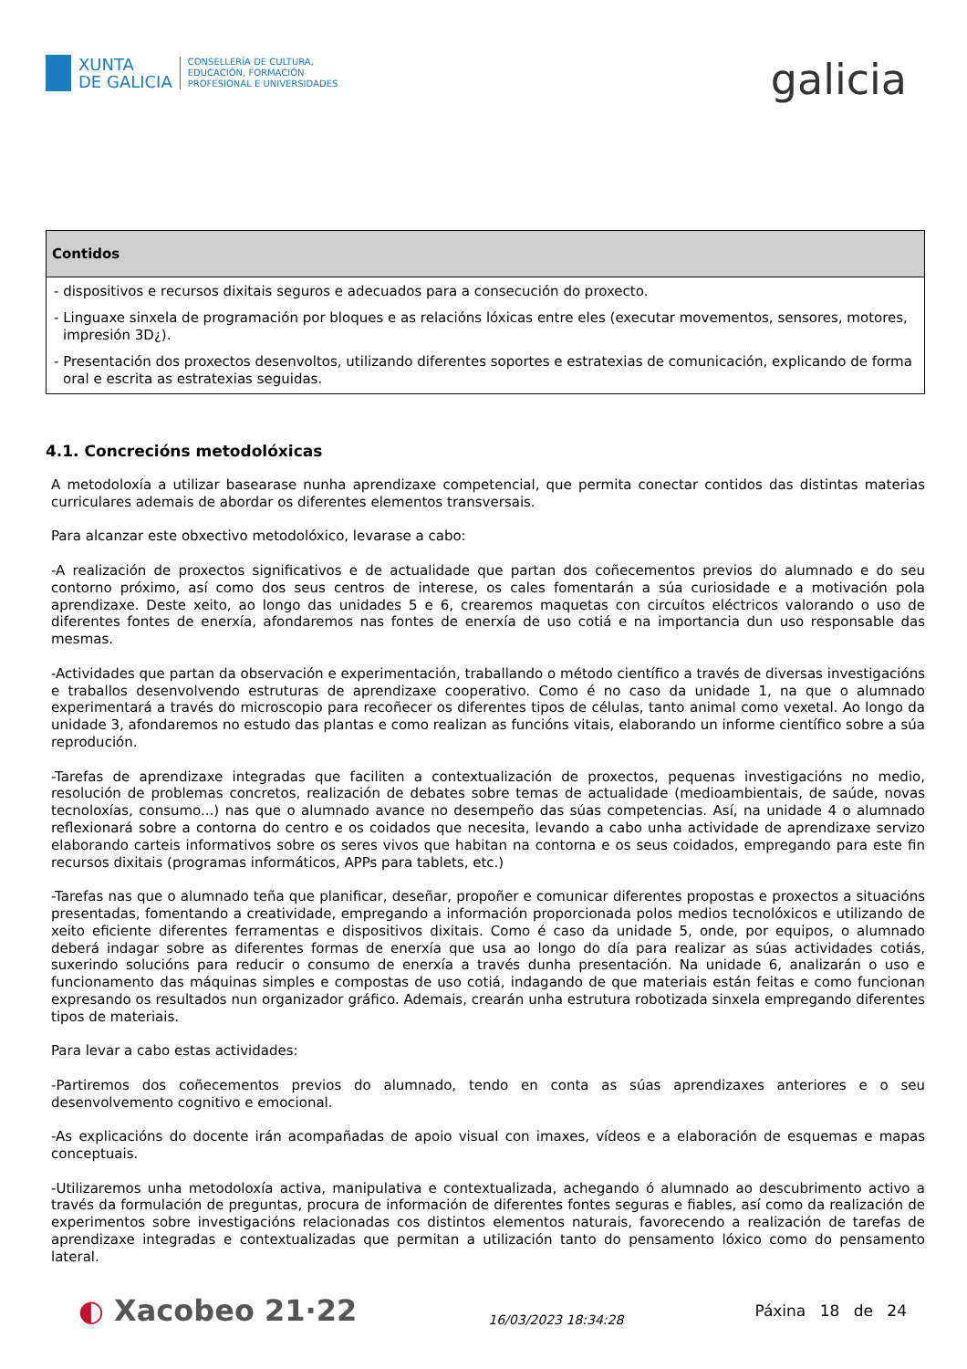XUNTA
DE GALICIA
CONSELLERÍA DE CULTURA,
EDUCACIÓN, FORMACIÓN
PROFESIONAL E UNIVERSIDADES
galicia
| Contidos |
| --- |
| - dispositivos e recursos dixitais seguros e adecuados para a consecución do proxecto. - Linguaxe sinxela de programación por bloques e as relacións lóxicas entre eles (executar movementos, sensores, motores, impresión 3D¿). - Presentación dos proxectos desenvoltos, utilizando diferentes soportes e estratexias de comunicación, explicando de forma oral e escrita as estratexias seguidas. |
4.1. Concrecións metodolóxicas
A metodoloxía a utilizar basearase nunha aprendizaxe competencial, que permita conectar contidos das distintas materias curriculares ademais de abordar os diferentes elementos transversais.
Para alcanzar este obxectivo metodolóxico, levarase a cabo:
-A realización de proxectos significativos e de actualidade que partan dos coñecementos previos do alumnado e do seu contorno próximo, así como dos seus centros de interese, os cales fomentarán a súa curiosidade e a motivación pola aprendizaxe. Deste xeito, ao longo das unidades 5 e 6, crearemos maquetas con circuítos eléctricos valorando o uso de diferentes fontes de enerxía, afondaremos nas fontes de enerxía de uso cotiá e na importancia dun uso responsable das mesmas.
-Actividades que partan da observación e experimentación, traballando o método científico a través de diversas investigacións e traballos desenvolvendo estruturas de aprendizaxe cooperativo. Como é no caso da unidade 1, na que o alumnado experimentará a través do microscopio para recoñecer os diferentes tipos de células, tanto animal como vexetal. Ao longo da unidade 3, afondaremos no estudo das plantas e como realizan as funcións vitais, elaborando un informe científico sobre a súa reprodución.
-Tarefas de aprendizaxe integradas que faciliten a contextualización de proxectos, pequenas investigacións no medio, resolución de problemas concretos, realización de debates sobre temas de actualidade (medioambientais, de saúde, novas tecnoloxías, consumo...) nas que o alumnado avance no desempeño das súas competencias. Así, na unidade 4 o alumnado reflexionará sobre a contorna do centro e os coidados que necesita, levando a cabo unha actividade de aprendizaxe servizo elaborando carteis informativos sobre os seres vivos que habitan na contorna e os seus coidados, empregando para este fin recursos dixitais (programas informáticos, APPs para tablets, etc.)
-Tarefas nas que o alumnado teña que planificar, deseñar, propoñer e comunicar diferentes propostas e proxectos a situacións presentadas, fomentando a creatividade, empregando a información proporcionada polos medios tecnolóxicos e utilizando de xeito eficiente diferentes ferramentas e dispositivos dixitais. Como é caso da unidade 5, onde, por equipos, o alumnado deberá indagar sobre as diferentes formas de enerxía que usa ao longo do día para realizar as súas actividades cotiás, suxerindo solucións para reducir o consumo de enerxía a través dunha presentación. Na unidade 6, analizarán o uso e funcionamento das máquinas simples e compostas de uso cotiá, indagando de que materiais están feitas e como funcionan expresando os resultados nun organizador gráfico. Ademais, crearán unha estrutura robotizada sinxela empregando diferentes tipos de materiais.
Para levar a cabo estas actividades:
-Partiremos dos coñecementos previos do alumnado, tendo en conta as súas aprendizaxes anteriores e o seu desenvolvemento cognitivo e emocional.
-As explicacións do docente irán acompañadas de apoio visual con imaxes, vídeos e a elaboración de esquemas e mapas conceptuais.
-Utilizaremos unha metodoloxía activa, manipulativa e contextualizada, achegando ó alumnado ao descubrimento activo a través da formulación de preguntas, procura de información de diferentes fontes seguras e fiables, así como da realización de experimentos sobre investigacións relacionadas cos distintos elementos naturais, favorecendo a realización de tarefas de aprendizaxe integradas e contextualizadas que permitan a utilización tanto do pensamento lóxico como do pensamento lateral.
◐ Xacobeo 21·22
16/03/2023 18:34:28
Páxina 18 de 24